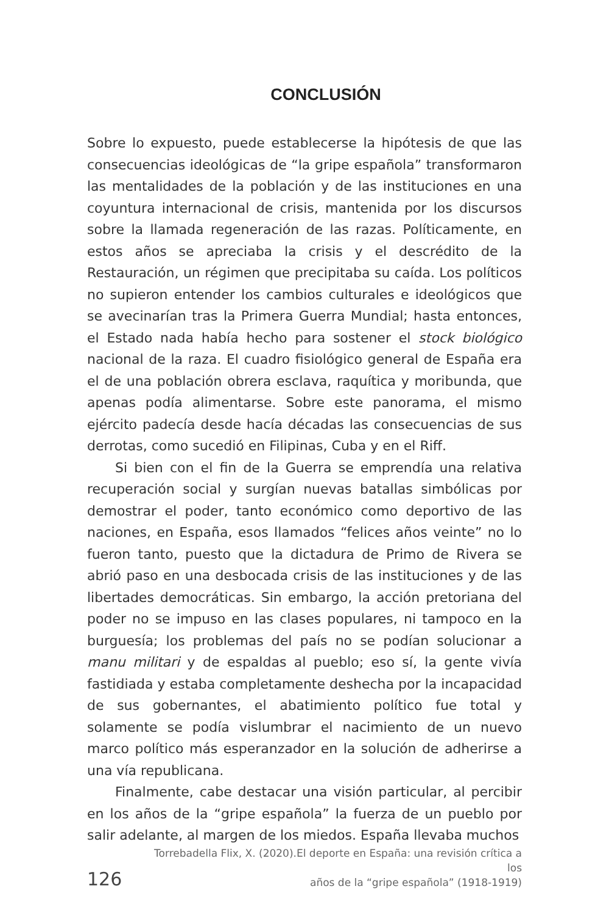CONCLUSIÓN
Sobre lo expuesto, puede establecerse la hipótesis de que las consecuencias ideológicas de “la gripe española” transformaron las mentalidades de la población y de las instituciones en una coyuntura internacional de crisis, mantenida por los discursos sobre la llamada regeneración de las razas. Políticamente, en estos años se apreciaba la crisis y el descrédito de la Restauración, un régimen que precipitaba su caída. Los políticos no supieron entender los cambios culturales e ideológicos que se avecinarían tras la Primera Guerra Mundial; hasta entonces, el Estado nada había hecho para sostener el stock biológico nacional de la raza. El cuadro fisiológico general de España era el de una población obrera esclava, raquítica y moribunda, que apenas podía alimentarse. Sobre este panorama, el mismo ejército padecía desde hacía décadas las consecuencias de sus derrotas, como sucedió en Filipinas, Cuba y en el Riff.
Si bien con el fin de la Guerra se emprendía una relativa recuperación social y surgían nuevas batallas simbólicas por demostrar el poder, tanto económico como deportivo de las naciones, en España, esos llamados “felices años veinte” no lo fueron tanto, puesto que la dictadura de Primo de Rivera se abrió paso en una desbocada crisis de las instituciones y de las libertades democráticas. Sin embargo, la acción pretoriana del poder no se impuso en las clases populares, ni tampoco en la burguesía; los problemas del país no se podían solucionar a manu militari y de espaldas al pueblo; eso sí, la gente vivía fastidiada y estaba completamente deshecha por la incapacidad de sus gobernantes, el abatimiento político fue total y solamente se podía vislumbrar el nacimiento de un nuevo marco político más esperanzador en la solución de adherirse a una vía republicana.
Finalmente, cabe destacar una visión particular, al percibir en los años de la “gripe española” la fuerza de un pueblo por salir adelante, al margen de los miedos. España llevaba muchos
126
Torrebadella Flix, X. (2020).El deporte en España: una revisión crítica a los
años de la “gripe española” (1918-1919)